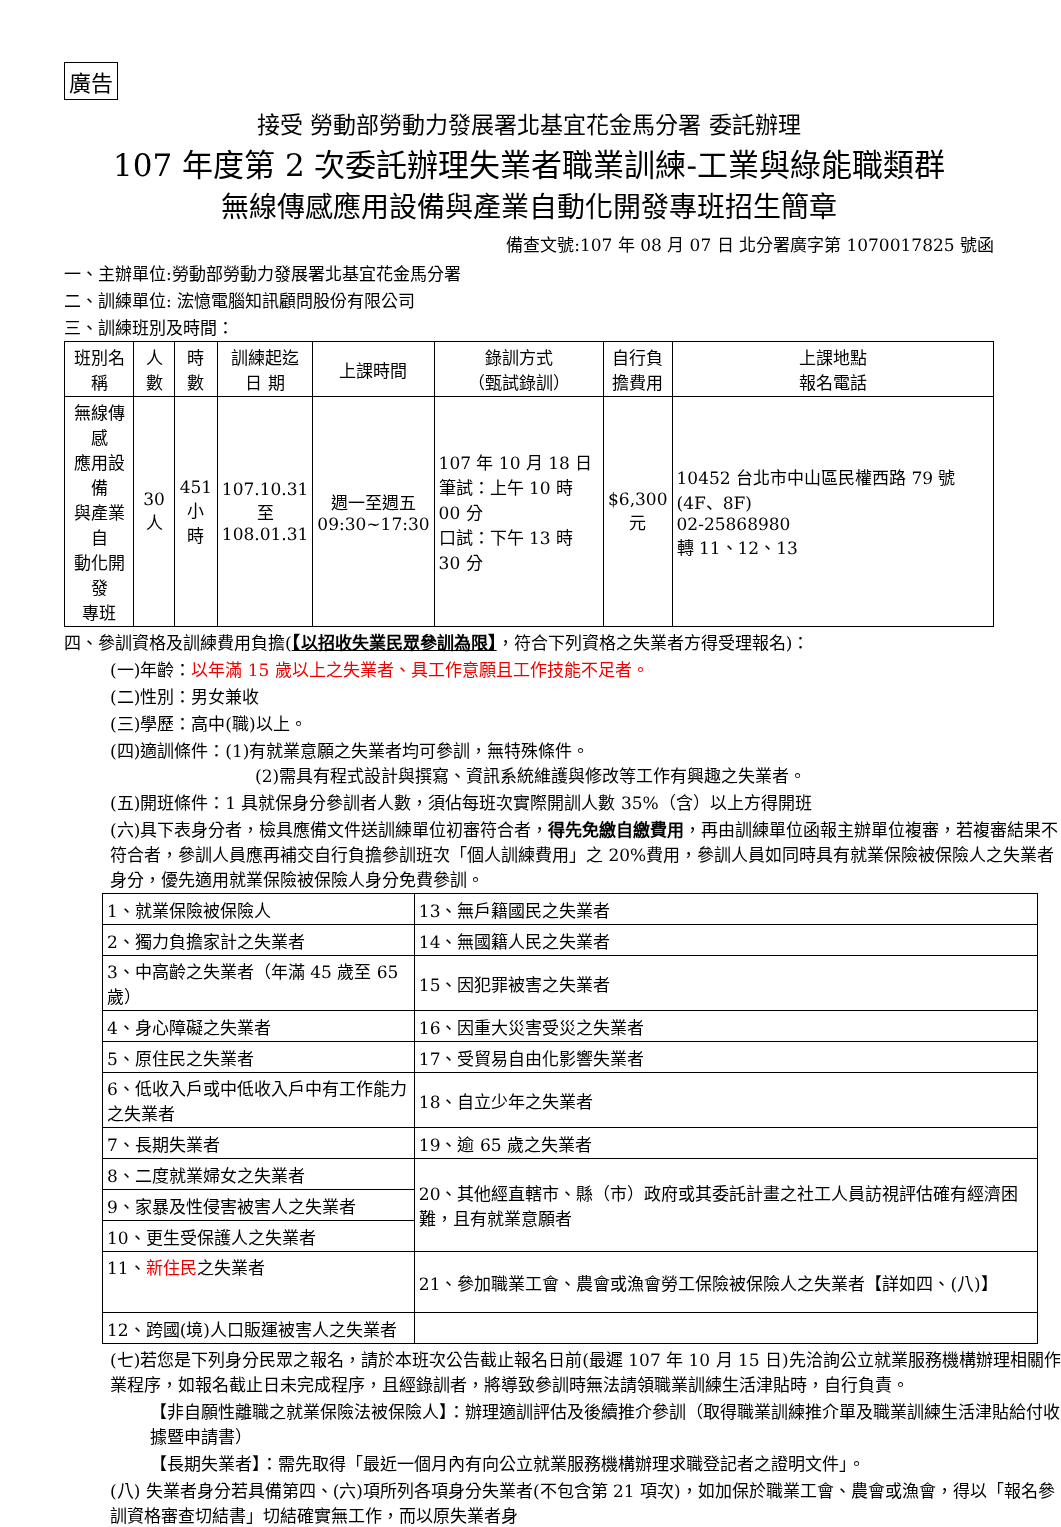廣告
接受 勞動部勞動力發展署北基宜花金馬分署 委託辦理
107 年度第 2 次委託辦理失業者職業訓練-工業與綠能職類群
無線傳感應用設備與產業自動化開發專班招生簡章
備查文號:107 年 08 月 07 日 北分署廣字第 1070017825 號函
一、主辦單位:勞動部勞動力發展署北基宜花金馬分署
二、訓練單位: 浤憶電腦知訊顧問股份有限公司
三、訓練班別及時間：
| 班別名稱 | 人數 | 時數 | 訓練起迄 日 期 | 上課時間 | 錄訓方式 （甄試錄訓） | 自行負 擔費用 | 上課地點 報名電話 |
| --- | --- | --- | --- | --- | --- | --- | --- |
| 無線傳感 應用設備 與產業自 動化開發 專班 | 30 人 | 451 小時 | 107.10.31 至 108.01.31 | 週一至週五 09:30~17:30 | 107 年 10 月 18 日 筆試：上午 10 時 00 分 口試：下午 13 時 30 分 | $6,300 元 | 10452 台北市中山區民權西路 79 號(4F、8F) 02-25868980 轉 11、12、13 |
四、參訓資格及訓練費用負擔(【以招收失業民眾參訓為限】，符合下列資格之失業者方得受理報名)：
(一)年齡：以年滿 15 歲以上之失業者、具工作意願且工作技能不足者。
(二)性別：男女兼收
(三)學歷：高中(職)以上。
(四)適訓條件：(1)有就業意願之失業者均可參訓，無特殊條件。
(2)需具有程式設計與撰寫、資訊系統維護與修改等工作有興趣之失業者。
(五)開班條件：1 具就保身分參訓者人數，須佔每班次實際開訓人數 35%（含）以上方得開班
(六)具下表身分者，檢具應備文件送訓練單位初審符合者，得先免繳自繳費用，再由訓練單位函報主辦單位複審，若複審結果不符合者，參訓人員應再補交自行負擔參訓班次「個人訓練費用」之 20%費用，參訓人員如同時具有就業保險被保險人之失業者身分，優先適用就業保險被保險人身分免費參訓。
| 1、就業保險被保險人 | 13、無戶籍國民之失業者 |
| 2、獨力負擔家計之失業者 | 14、無國籍人民之失業者 |
| 3、中高齡之失業者（年滿 45 歲至 65 歲） | 15、因犯罪被害之失業者 |
| 4、身心障礙之失業者 | 16、因重大災害受災之失業者 |
| 5、原住民之失業者 | 17、受貿易自由化影響失業者 |
| 6、低收入戶或中低收入戶中有工作能力之失業者 | 18、自立少年之失業者 |
| 7、長期失業者 | 19、逾 65 歲之失業者 |
| 8、二度就業婦女之失業者 | 20、其他經直轄市、縣（市）政府或其委託計畫之社工人員訪視評估確有經濟困難，且有就業意願者 |
| 9、家暴及性侵害被害人之失業者 | |
| 10、更生受保護人之失業者 | |
| 11、 新住民 之失業者 | 21、參加職業工會、農會或漁會勞工保險被保險人之失業者【詳如四、(八)】 |
| 12、跨國(境)人口販運被害人之失業者 | |
(七)若您是下列身分民眾之報名，請於本班次公告截止報名日前(最遲 107 年 10 月 15 日)先洽詢公立就業服務機構辦理相關作業程序，如報名截止日未完成程序，且經錄訓者，將導致參訓時無法請領職業訓練生活津貼時，自行負責。
【非自願性離職之就業保險法被保險人】：辦理適訓評估及後續推介參訓（取得職業訓練推介單及職業訓練生活津貼給付收據暨申請書）
【長期失業者】：需先取得「最近一個月內有向公立就業服務機構辦理求職登記者之證明文件」。
(八) 失業者身分若具備第四、(六)項所列各項身分失業者(不包含第 21 項次)，如加保於職業工會、農會或漁會，得以「報名參訓資格審查切結書」切結確實無工作，而以原失業者身